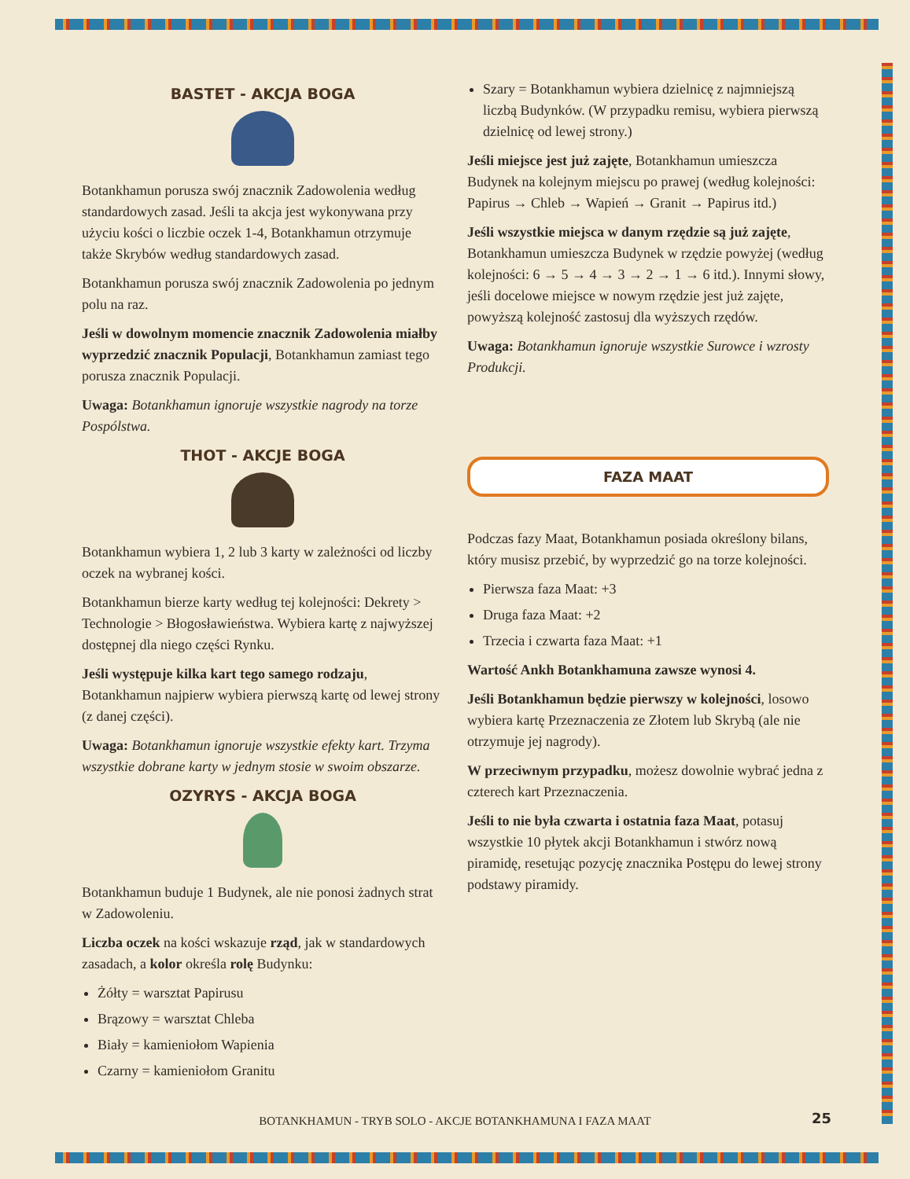BASTET - AKCJA BOGA
Botankhamun porusza swój znacznik Zadowolenia według standardowych zasad. Jeśli ta akcja jest wykonywana przy użyciu kości o liczbie oczek 1-4, Botankhamun otrzymuje także Skrybów według standardowych zasad.
Botankhamun porusza swój znacznik Zadowolenia po jednym polu na raz.
Jeśli w dowolnym momencie znacznik Zadowolenia miałby wyprzedzić znacznik Populacji, Botankhamun zamiast tego porusza znacznik Populacji.
Uwaga: Botankhamun ignoruje wszystkie nagrody na torze Pospólstwa.
THOT - AKCJE BOGA
Botankhamun wybiera 1, 2 lub 3 karty w zależności od liczby oczek na wybranej kości.
Botankhamun bierze karty według tej kolejności: Dekrety > Technologie > Błogosławieństwa. Wybiera kartę z najwyższej dostępnej dla niego części Rynku.
Jeśli występuje kilka kart tego samego rodzaju, Botankhamun najpierw wybiera pierwszą kartę od lewej strony (z danej części).
Uwaga: Botankhamun ignoruje wszystkie efekty kart. Trzyma wszystkie dobrane karty w jednym stosie w swoim obszarze.
OZYRYS - AKCJA BOGA
Botankhamun buduje 1 Budynek, ale nie ponosi żadnych strat w Zadowoleniu.
Liczba oczek na kości wskazuje rząd, jak w standardowych zasadach, a kolor określa rolę Budynku:
Żółty = warsztat Papirusu
Brązowy = warsztat Chleba
Biały = kamieniołom Wapienia
Czarny = kamieniołom Granitu
Szary = Botankhamun wybiera dzielnicę z najmniejszą liczbą Budynków. (W przypadku remisu, wybiera pierwszą dzielnicę od lewej strony.)
Jeśli miejsce jest już zajęte, Botankhamun umieszcza Budynek na kolejnym miejscu po prawej (według kolejności: Papirus → Chleb → Wapień → Granit → Papirus itd.)
Jeśli wszystkie miejsca w danym rzędzie są już zajęte, Botankhamun umieszcza Budynek w rzędzie powyżej (według kolejności: 6 → 5 → 4 → 3 → 2 → 1 → 6 itd.). Innymi słowy, jeśli docelowe miejsce w nowym rzędzie jest już zajęte, powyższą kolejność zastosuj dla wyższych rzędów.
Uwaga: Botankhamun ignoruje wszystkie Surowce i wzrosty Produkcji.
FAZA MAAT
Podczas fazy Maat, Botankhamun posiada określony bilans, który musisz przebić, by wyprzedzić go na torze kolejności.
Pierwsza faza Maat: +3
Druga faza Maat: +2
Trzecia i czwarta faza Maat: +1
Wartość Ankh Botankhamuna zawsze wynosi 4.
Jeśli Botankhamun będzie pierwszy w kolejności, losowo wybiera kartę Przeznaczenia ze Złotem lub Skrybą (ale nie otrzymuje jej nagrody).
W przeciwnym przypadku, możesz dowolnie wybrać jedna z czterech kart Przeznaczenia.
Jeśli to nie była czwarta i ostatnia faza Maat, potasuj wszystkie 10 płytek akcji Botankhamun i stwórz nową piramidę, resetując pozycję znacznika Postępu do lewej strony podstawy piramidy.
BOTANKHAMUN - TRYB SOLO - AKCJE BOTANKHAMUNA I FAZA MAAT 25